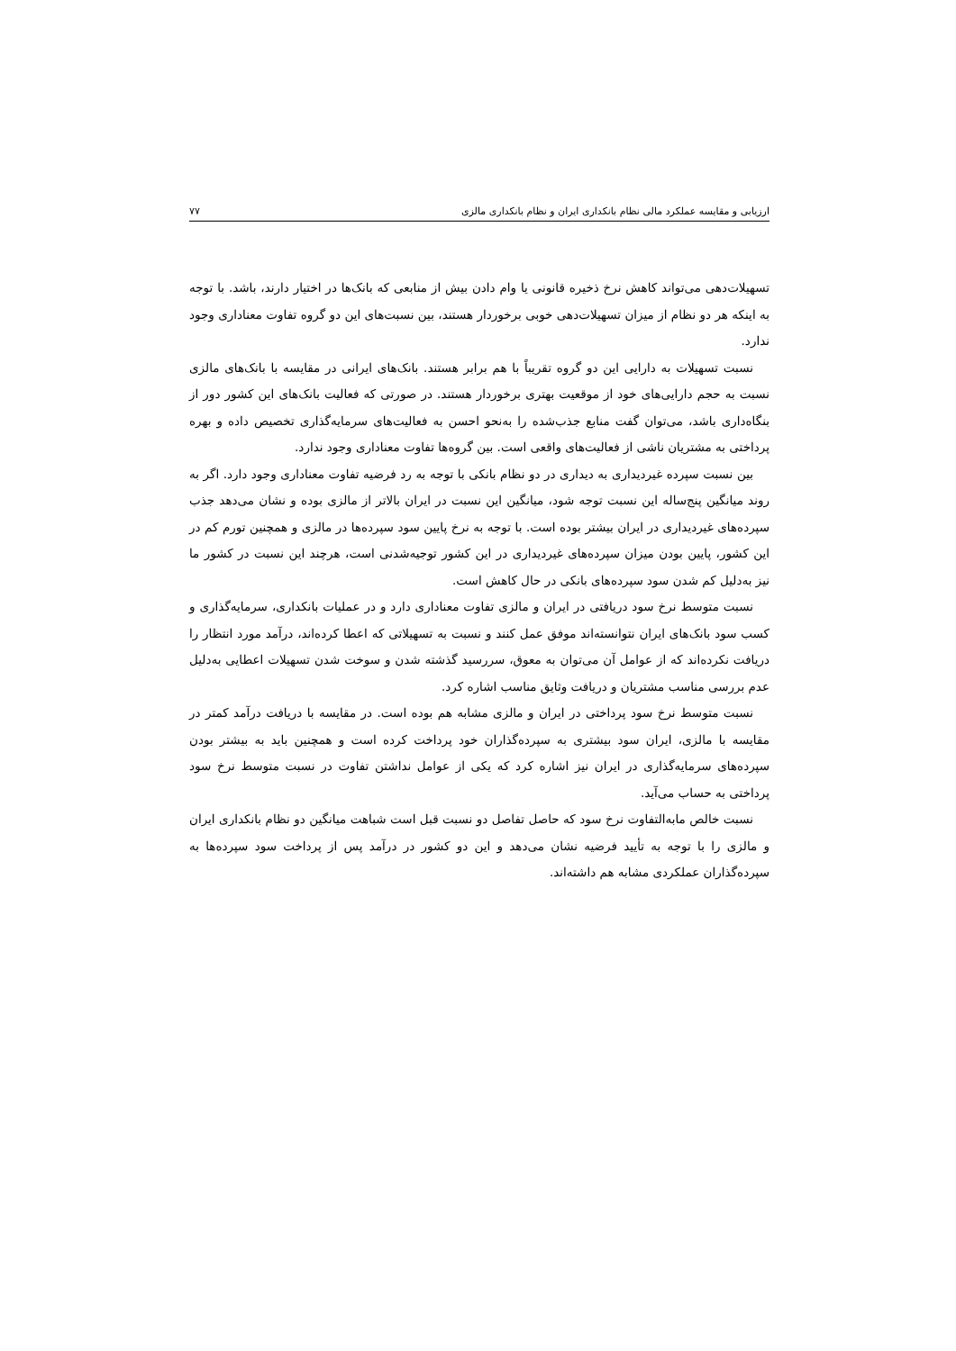ارزیابی و مقایسه عملکرد مالی نظام بانکداری ایران و نظام بانکداری مالزی ۷۷
تسهیلات‌دهی می‌تواند کاهش نرخ ذخیره قانونی یا وام دادن بیش از منابعی که بانک‌ها در اختیار دارند، باشد. با توجه به اینکه هر دو نظام از میزان تسهیلات‌دهی خوبی برخوردار هستند، بین نسبت‌های این دو گروه تفاوت معناداری وجود ندارد.
نسبت تسهیلات به دارایی این دو گروه تقریباً با هم برابر هستند. بانک‌های ایرانی در مقایسه با بانک‌های مالزی نسبت به حجم دارایی‌های خود از موقعیت بهتری برخوردار هستند. در صورتی که فعالیت بانک‌های این کشور دور از بنگاه‌داری باشد، می‌توان گفت منابع جذب‌شده را به‌نحو احسن به فعالیت‌های سرمایه‌گذاری تخصیص داده و بهره پرداختی به مشتریان ناشی از فعالیت‌های واقعی است. بین گروه‌ها تفاوت معناداری وجود ندارد.
بین نسبت سپرده غیردیداری به دیداری در دو نظام بانکی با توجه به رد فرضیه تفاوت معناداری وجود دارد. اگر به روند میانگین پنج‌ساله این نسبت توجه شود، میانگین این نسبت در ایران بالاتر از مالزی بوده و نشان می‌دهد جذب سپرده‌های غیردیداری در ایران بیشتر بوده است. با توجه به نرخ پایین سود سپرده‌ها در مالزی و همچنین تورم کم در این کشور، پایین بودن میزان سپرده‌های غیردیداری در این کشور توجیه‌شدنی است، هرچند این نسبت در کشور ما نیز به‌دلیل کم شدن سود سپرده‌های بانکی در حال کاهش است.
نسبت متوسط نرخ سود دریافتی در ایران و مالزی تفاوت معناداری دارد و در عملیات بانکداری، سرمایه‌گذاری و کسب سود بانک‌های ایران نتوانسته‌اند موفق عمل کنند و نسبت به تسهیلاتی که اعطا کرده‌اند، درآمد مورد انتظار را دریافت نکرده‌اند که از عوامل آن می‌توان به معوق، سررسید گذشته شدن و سوخت شدن تسهیلات اعطایی به‌دلیل عدم بررسی مناسب مشتریان و دریافت وثایق مناسب اشاره کرد.
نسبت متوسط نرخ سود پرداختی در ایران و مالزی مشابه هم بوده است. در مقایسه با دریافت درآمد کمتر در مقایسه با مالزی، ایران سود بیشتری به سپرده‌گذاران خود پرداخت کرده است و همچنین باید به بیشتر بودن سپرده‌های سرمایه‌گذاری در ایران نیز اشاره کرد که یکی از عوامل نداشتن تفاوت در نسبت متوسط نرخ سود پرداختی به حساب می‌آید.
نسبت خالص مابه‌التفاوت نرخ سود که حاصل تفاصل دو نسبت قبل است شباهت میانگین دو نظام بانکداری ایران و مالزی را با توجه به تأیید فرضیه نشان می‌دهد و این دو کشور در درآمد پس از پرداخت سود سپرده‌ها به سپرده‌گذاران عملکردی مشابه هم داشته‌اند.